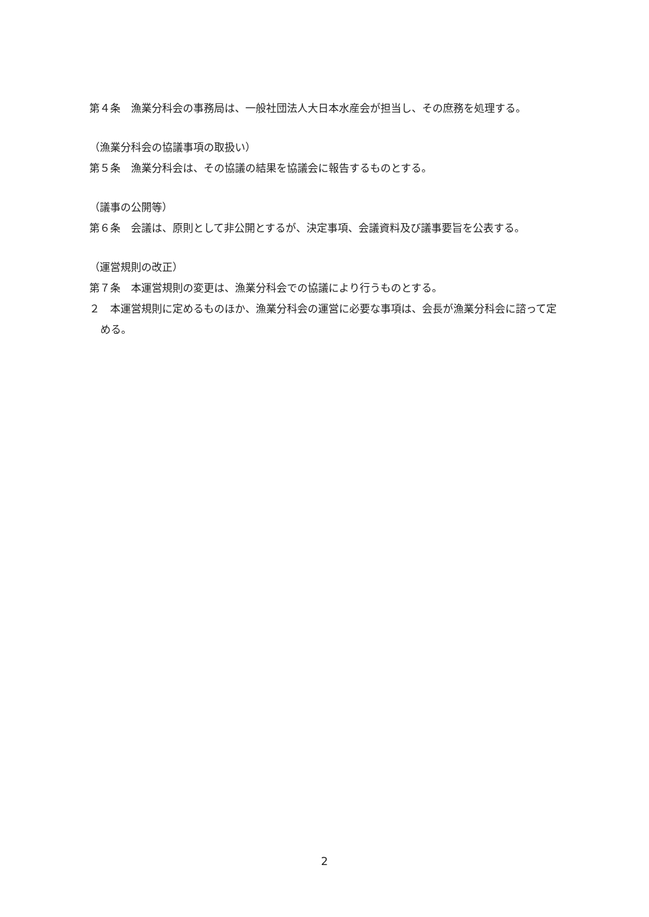第４条　漁業分科会の事務局は、一般社団法人大日本水産会が担当し、その庶務を処理する。
（漁業分科会の協議事項の取扱い）
第５条　漁業分科会は、その協議の結果を協議会に報告するものとする。
（議事の公開等）
第６条　会議は、原則として非公開とするが、決定事項、会議資料及び議事要旨を公表する。
（運営規則の改正）
第７条　本運営規則の変更は、漁業分科会での協議により行うものとする。
２　本運営規則に定めるものほか、漁業分科会の運営に必要な事項は、会長が漁業分科会に諮って定める。
2